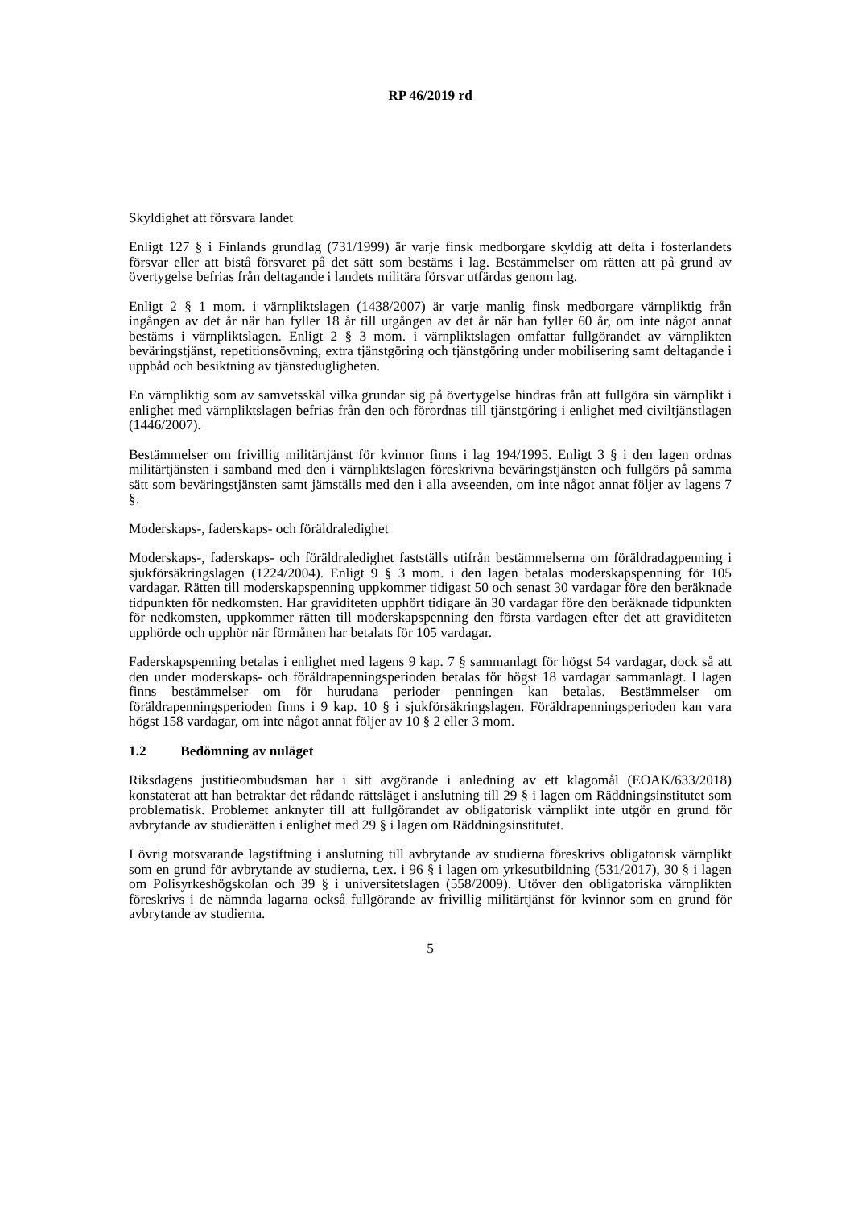RP 46/2019 rd
Skyldighet att försvara landet
Enligt 127 § i Finlands grundlag (731/1999) är varje finsk medborgare skyldig att delta i fosterlandets försvar eller att bistå försvaret på det sätt som bestäms i lag. Bestämmelser om rätten att på grund av övertygelse befrias från deltagande i landets militära försvar utfärdas genom lag.
Enligt 2 § 1 mom. i värnpliktslagen (1438/2007) är varje manlig finsk medborgare värnpliktig från ingången av det år när han fyller 18 år till utgången av det år när han fyller 60 år, om inte något annat bestäms i värnpliktslagen. Enligt 2 § 3 mom. i värnpliktslagen omfattar fullgörandet av värnplikten beväringstjänst, repetitionsövning, extra tjänstgöring och tjänstgöring under mobilisering samt deltagande i uppbåd och besiktning av tjänstedugligheten.
En värnpliktig som av samvetsskäl vilka grundar sig på övertygelse hindras från att fullgöra sin värnplikt i enlighet med värnpliktslagen befrias från den och förordnas till tjänstgöring i enlighet med civiltjänstlagen (1446/2007).
Bestämmelser om frivillig militärtjänst för kvinnor finns i lag 194/1995. Enligt 3 § i den lagen ordnas militärtjänsten i samband med den i värnpliktslagen föreskrivna beväringstjänsten och fullgörs på samma sätt som beväringstjänsten samt jämställs med den i alla avseenden, om inte något annat följer av lagens 7 §.
Moderskaps-, faderskaps- och föräldraledighet
Moderskaps-, faderskaps- och föräldraledighet fastställs utifrån bestämmelserna om föräldradagpenning i sjukförsäkringslagen (1224/2004). Enligt 9 § 3 mom. i den lagen betalas moderskapspenning för 105 vardagar. Rätten till moderskapspenning uppkommer tidigast 50 och senast 30 vardagar före den beräknade tidpunkten för nedkomsten. Har graviditeten upphört tidigare än 30 vardagar före den beräknade tidpunkten för nedkomsten, uppkommer rätten till moderskapspenning den första vardagen efter det att graviditeten upphörde och upphör när förmånen har betalats för 105 vardagar.
Faderskapspenning betalas i enlighet med lagens 9 kap. 7 § sammanlagt för högst 54 vardagar, dock så att den under moderskaps- och föräldrapenningsperioden betalas för högst 18 vardagar sammanlagt. I lagen finns bestämmelser om för hurudana perioder penningen kan betalas. Bestämmelser om föräldrapenningsperioden finns i 9 kap. 10 § i sjukförsäkringslagen. Föräldrapenningsperioden kan vara högst 158 vardagar, om inte något annat följer av 10 § 2 eller 3 mom.
1.2 Bedömning av nuläget
Riksdagens justitieombudsman har i sitt avgörande i anledning av ett klagomål (EOAK/633/2018) konstaterat att han betraktar det rådande rättsläget i anslutning till 29 § i lagen om Räddningsinstitutet som problematisk. Problemet anknyter till att fullgörandet av obligatorisk värnplikt inte utgör en grund för avbrytande av studierätten i enlighet med 29 § i lagen om Räddningsinstitutet.
I övrig motsvarande lagstiftning i anslutning till avbrytande av studierna föreskrivs obligatorisk värnplikt som en grund för avbrytande av studierna, t.ex. i 96 § i lagen om yrkesutbildning (531/2017), 30 § i lagen om Polisyrkeshögskolan och 39 § i universitetslagen (558/2009). Utöver den obligatoriska värnplikten föreskrivs i de nämnda lagarna också fullgörande av frivillig militärtjänst för kvinnor som en grund för avbrytande av studierna.
5